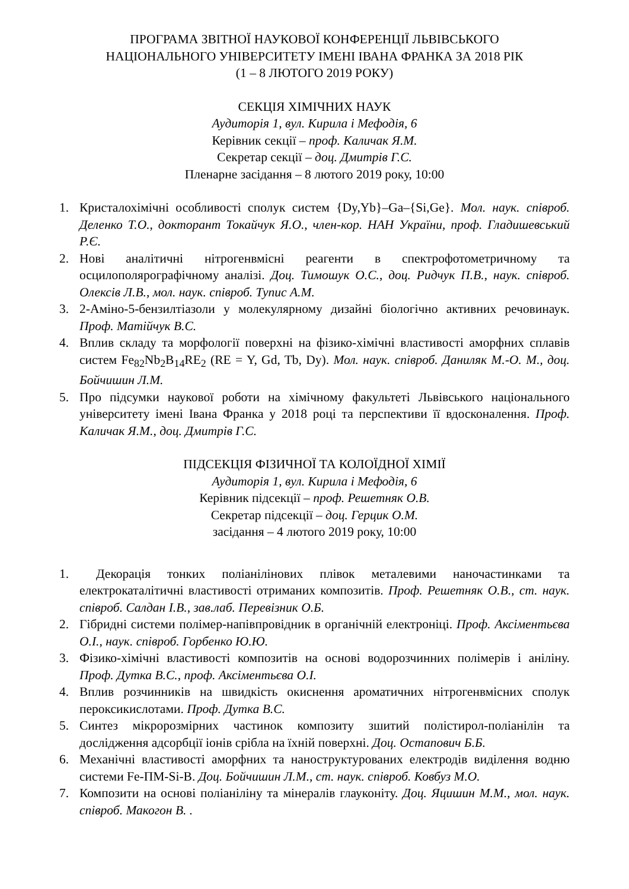ПРОГРАМА ЗВІТНОЇ НАУКОВОЇ КОНФЕРЕНЦІЇ ЛЬВІВСЬКОГО
НАЦІОНАЛЬНОГО УНІВЕРСИТЕТУ ІМЕНІ ІВАНА ФРАНКА ЗА 2018 РІК
(1 – 8 ЛЮТОГО 2019 РОКУ)
СЕКЦІЯ ХІМІЧНИХ НАУК
Аудиторія 1, вул. Кирила і Мефодія, 6
Керівник секції – проф. Каличак Я.М.
Секретар секції – доц. Дмитрів Г.С.
Пленарне засідання – 8 лютого 2019 року, 10:00
1. Кристалохімічні особливості сполук систем {Dy,Yb}–Ga–{Si,Ge}. Мол. наук. співроб. Деленко Т.О., докторант Токайчук Я.О., член-кор. НАН України, проф. Гладишевський Р.Є.
2. Нові аналітичні нітрогенвмісні реагенти в спектрофотометричному та осцилополярографічному аналізі. Доц. Тимошук О.С., доц. Ридчук П.В., наук. співроб. Олексів Л.В., мол. наук. співроб. Тупис А.М.
3. 2-Аміно-5-бензилтіазоли у молекулярному дизайні біологічно активних речовинаук. Проф. Матійчук В.С.
4. Вплив складу та морфології поверхні на фізико-хімічні властивості аморфних сплавів систем Fe<sub>82</sub>Nb<sub>2</sub>B<sub>14</sub>RE<sub>2</sub> (RE = Y, Gd, Tb, Dy). Мол. наук. співроб. Даниляк М.-О. М., доц. Бойчишин Л.М.
5. Про підсумки наукової роботи на хімічному факультеті Львівського національного університету імені Івана Франка у 2018 році та перспективи її вдосконалення. Проф. Каличак Я.М., доц. Дмитрів Г.С.
ПІДСЕКЦІЯ ФІЗИЧНОЇ ТА КОЛОЇДНОЇ ХІМІЇ
Аудиторія 1, вул. Кирила і Мефодія, 6
Керівник підсекції – проф. Решетняк О.В.
Секретар підсекції – доц. Герцик О.М.
засідання – 4 лютого 2019 року, 10:00
1. Декорація тонких поліанілінових плівок металевими наночастинками та електрокаталітичні властивості отриманих композитів. Проф. Решетняк О.В., ст. наук. співроб. Салдан І.В., зав.лаб. Перевізник О.Б.
2. Гібридні системи полімер-напівпровідник в органічній електроніці. Проф. Аксіментьєва О.І., наук. співроб. Горбенко Ю.Ю.
3. Фізико-хімічні властивості композитів на основі водорозчинних полімерів і аніліну. Проф. Дутка В.С., проф. Аксіментьєва О.І.
4. Вплив розчинників на швидкість окиснення ароматичних нітрогенвмісних сполук пероксикислотами. Проф. Дутка В.С.
5. Синтез мікророзмірних частинок композиту зшитий полістирол-поліанілін та дослідження адсорбції іонів срібла на їхній поверхні. Доц. Остапович Б.Б.
6. Механічні властивості аморфних та наноструктурованих електродів виділення водню системи Fe-ПМ-Si-B. Доц. Бойчишин Л.М., ст. наук. співроб. Ковбуз М.О.
7. Композити на основі поліаніліну та мінералів глауконіту. Доц. Яцишин М.М., мол. наук. співроб. Макогон В. .